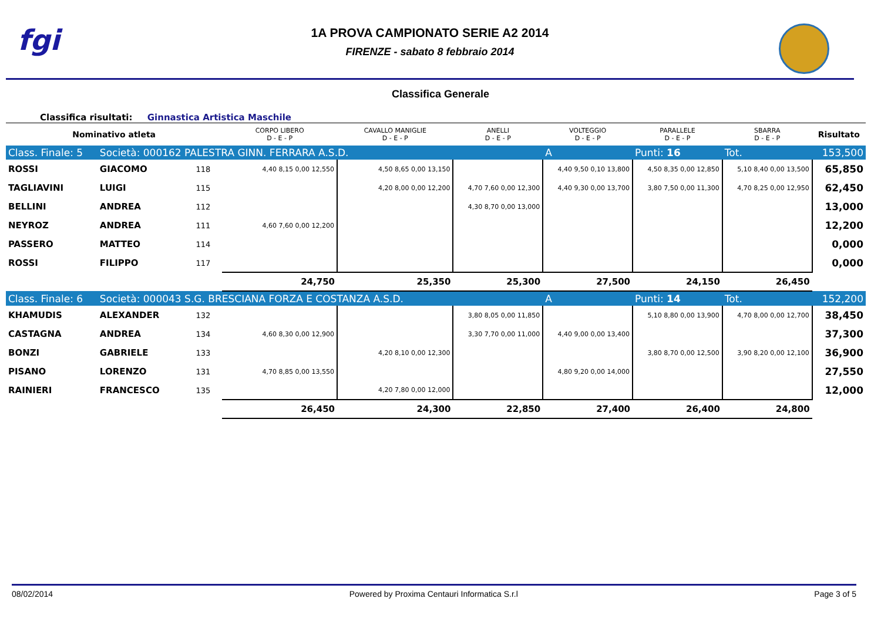fgi
1A PROVA CAMPIONATO SERIE A2 2014
FIRENZE - sabato 8 febbraio 2014
Classifica Generale
Classifica risultati: Ginnastica Artistica Maschile
| Nominativo atleta | | | CORPO LIBERO D - E - P | CAVALLO MANIGLIE D - E - P | ANELLI D - E - P | VOLTEGGIO D - E - P | PARALLELE D - E - P | SBARRA D - E - P | Risultato |
| --- | --- | --- | --- | --- | --- | --- | --- | --- | --- |
| Class. Finale: 5 | Società: 000162 PALESTRA GINN. FERRARA A.S.D. | | | | | A | Punti: 16 | Tot. | 153,500 |
| ROSSI | GIACOMO | 118 | 4,40 8,15 0,00 12,550 | 4,50 8,65 0,00 13,150 | | 4,40 9,50 0,10 13,800 | 4,50 8,35 0,00 12,850 | 5,10 8,40 0,00 13,500 | 65,850 |
| TAGLIAVINI | LUIGI | 115 | | 4,20 8,00 0,00 12,200 | 4,70 7,60 0,00 12,300 | 4,40 9,30 0,00 13,700 | 3,80 7,50 0,00 11,300 | 4,70 8,25 0,00 12,950 | 62,450 |
| BELLINI | ANDREA | 112 | | | 4,30 8,70 0,00 13,000 | | | | 13,000 |
| NEYROZ | ANDREA | 111 | 4,60 7,60 0,00 12,200 | | | | | | 12,200 |
| PASSERO | MATTEO | 114 | | | | | | | 0,000 |
| ROSSI | FILIPPO | 117 | | | | | | | 0,000 |
| | | | 24,750 | 25,350 | 25,300 | 27,500 | 24,150 | 26,450 | |
| Class. Finale: 6 | Società: 000043 S.G. BRESCIANA FORZA E COSTANZA A.S.D. | | | | | A | Punti: 14 | Tot. | 152,200 |
| KHAMUDIS | ALEXANDER | 132 | | | 3,80 8,05 0,00 11,850 | | 5,10 8,80 0,00 13,900 | 4,70 8,00 0,00 12,700 | 38,450 |
| CASTAGNA | ANDREA | 134 | 4,60 8,30 0,00 12,900 | | 3,30 7,70 0,00 11,000 | 4,40 9,00 0,00 13,400 | | | 37,300 |
| BONZI | GABRIELE | 133 | | 4,20 8,10 0,00 12,300 | | | 3,80 8,70 0,00 12,500 | 3,90 8,20 0,00 12,100 | 36,900 |
| PISANO | LORENZO | 131 | 4,70 8,85 0,00 13,550 | | | 4,80 9,20 0,00 14,000 | | | 27,550 |
| RAINIERI | FRANCESCO | 135 | | 4,20 7,80 0,00 12,000 | | | | | 12,000 |
| | | | 26,450 | 24,300 | 22,850 | 27,400 | 26,400 | 24,800 | |
08/02/2014 Powered by Proxima Centauri Informatica S.r.l Page 3 of 5